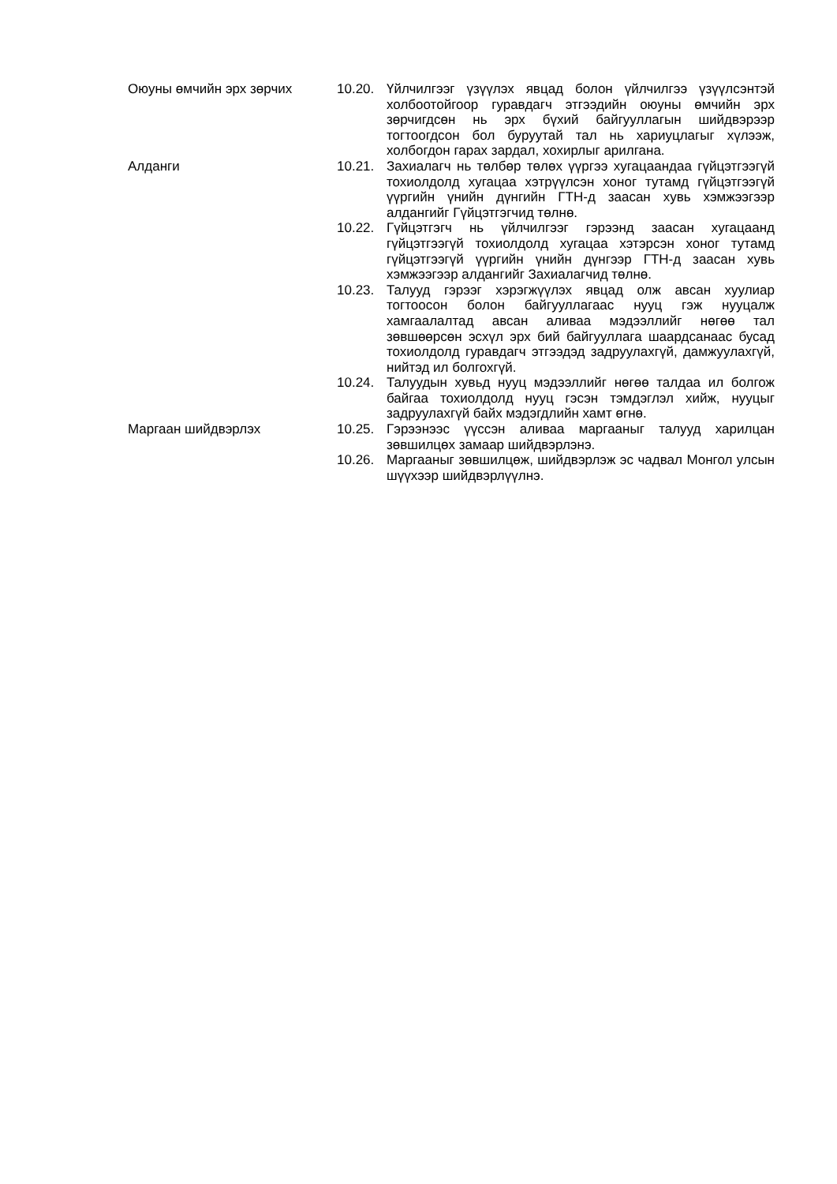Оюуны өмчийн эрх зөрчих 10.20. Үйлчилгээг үзүүлэх явцад болон үйлчилгээ үзүүлсэнтэй холбоотойгоор гуравдагч этгээдийн оюуны өмчийн эрх зөрчигдсөн нь эрх бүхий байгууллагын шийдвэрээр тогтоогдсон бол буруутай тал нь хариуцлагыг хүлээж, холбогдон гарах зардал, хохирлыг арилгана.
Алданги 10.21. Захиалагч нь төлбөр төлөх үүргээ хугацаандаа гүйцэтгээгүй тохиолдолд хугацаа хэтрүүлсэн хоног тутамд гүйцэтгээгүй үүргийн үнийн дүнгийн ГТН-д заасан хувь хэмжээгээр алдангийг Гүйцэтгэгчид төлнө.
10.22. Гүйцэтгэгч нь үйлчилгээг гэрээнд заасан хугацаанд гүйцэтгээгүй тохиолдолд хугацаа хэтэрсэн хоног тутамд гүйцэтгээгүй үүргийн үнийн дүнгээр ГТН-д заасан хувь хэмжээгээр алдангийг Захиалагчид төлнө.
10.23. Талууд гэрээг хэрэгжүүлэх явцад олж авсан хуулиар тогтоосон болон байгууллагаас нууц гэж нууцалж хамгаалалтад авсан аливаа мэдээллийг нөгөө тал зөвшөөрсөн эсхүл эрх бий байгууллага шаардсанаас бусад тохиолдолд гуравдагч этгээдэд задруулахгүй, дамжуулахгүй, нийтэд ил болгохгүй.
10.24. Талуудын хувьд нууц мэдээллийг нөгөө талдаа ил болгож байгаа тохиолдолд нууц гэсэн тэмдэглэл хийж, нууцыг задруулахгүй байх мэдэгдлийн хамт өгнө.
Маргаан шийдвэрлэх 10.25. Гэрээнээс үүссэн аливаа маргааныг талууд харилцан зөвшилцөх замаар шийдвэрлэнэ.
10.26. Маргааныг зөвшилцөж, шийдвэрлэж эс чадвал Монгол улсын шүүхээр шийдвэрлүүлнэ.